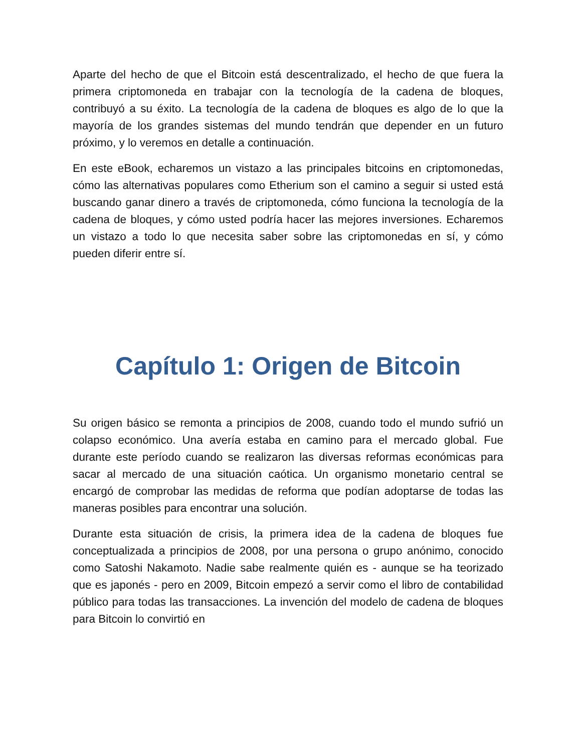Aparte del hecho de que el Bitcoin está descentralizado, el hecho de que fuera la primera criptomoneda en trabajar con la tecnología de la cadena de bloques, contribuyó a su éxito. La tecnología de la cadena de bloques es algo de lo que la mayoría de los grandes sistemas del mundo tendrán que depender en un futuro próximo, y lo veremos en detalle a continuación.
En este eBook, echaremos un vistazo a las principales bitcoins en criptomonedas, cómo las alternativas populares como Etherium son el camino a seguir si usted está buscando ganar dinero a través de criptomoneda, cómo funciona la tecnología de la cadena de bloques, y cómo usted podría hacer las mejores inversiones. Echaremos un vistazo a todo lo que necesita saber sobre las criptomonedas en sí, y cómo pueden diferir entre sí.
Capítulo 1: Origen de Bitcoin
Su origen básico se remonta a principios de 2008, cuando todo el mundo sufrió un colapso económico. Una avería estaba en camino para el mercado global. Fue durante este período cuando se realizaron las diversas reformas económicas para sacar al mercado de una situación caótica. Un organismo monetario central se encargó de comprobar las medidas de reforma que podían adoptarse de todas las maneras posibles para encontrar una solución.
Durante esta situación de crisis, la primera idea de la cadena de bloques fue conceptualizada a principios de 2008, por una persona o grupo anónimo, conocido como Satoshi Nakamoto. Nadie sabe realmente quién es - aunque se ha teorizado que es japonés - pero en 2009, Bitcoin empezó a servir como el libro de contabilidad público para todas las transacciones. La invención del modelo de cadena de bloques para Bitcoin lo convirtió en